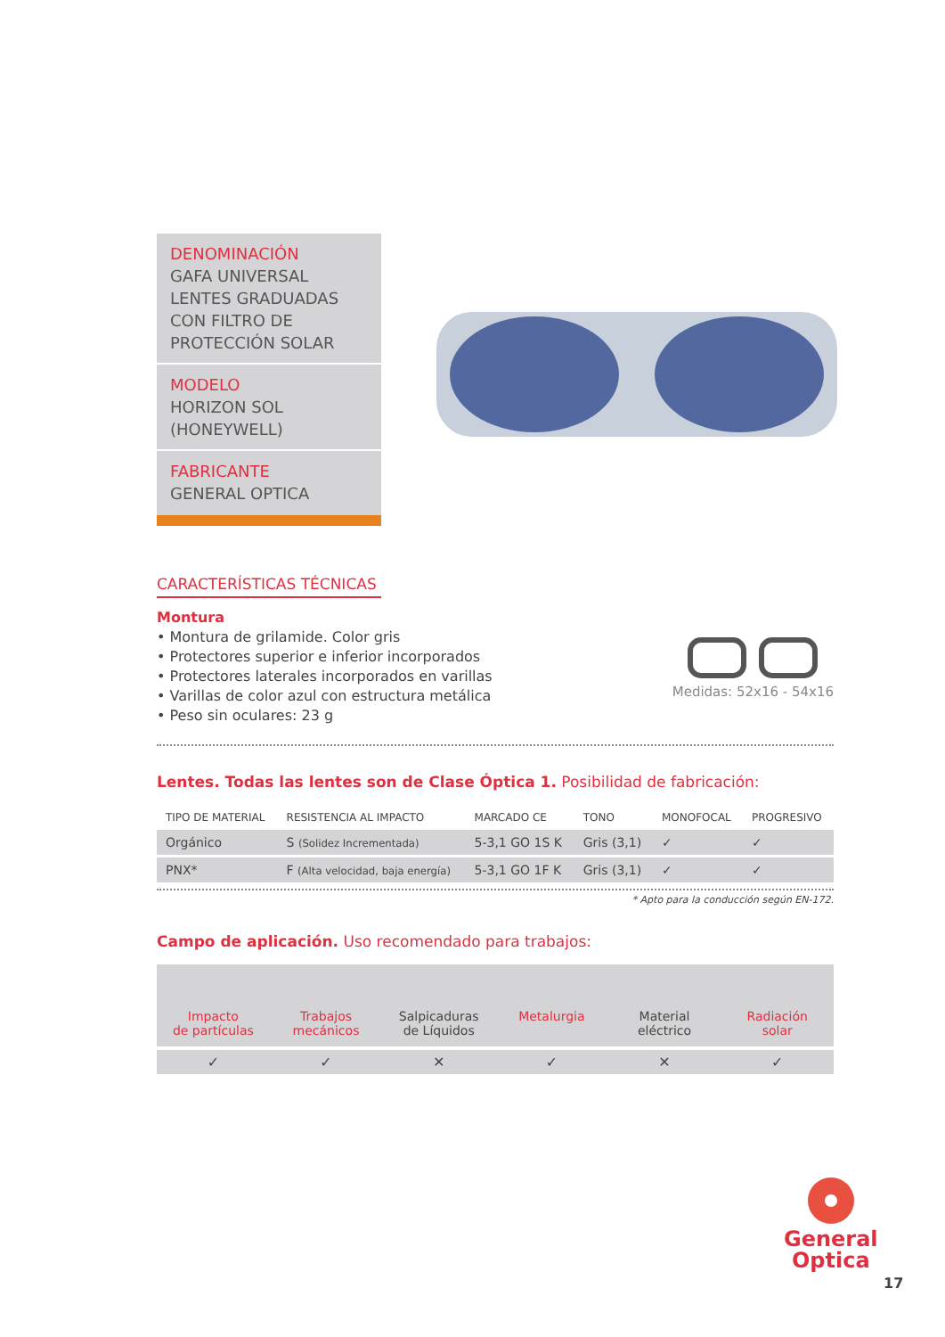DENOMINACIÓN
GAFA UNIVERSAL LENTES GRADUADAS CON FILTRO DE PROTECCIÓN SOLAR
MODELO
HORIZON SOL
(HONEYWELL)
FABRICANTE
GENERAL OPTICA
CARACTERÍSTICAS TÉCNICAS
Montura
• Montura de grilamide. Color gris
• Protectores superior e inferior incorporados
• Protectores laterales incorporados en varillas
• Varillas de color azul con estructura metálica
• Peso sin oculares: 23 g
Medidas: 52x16 - 54x16
Lentes. Todas las lentes son de Clase Óptica 1. Posibilidad de fabricación:
| TIPO DE MATERIAL | RESISTENCIA AL IMPACTO | MARCADO CE | TONO | MONOFOCAL | PROGRESIVO |
| --- | --- | --- | --- | --- | --- |
| Orgánico | S (Solidez Incrementada) | 5-3,1 GO 1S K | Gris (3,1) | ✓ | ✓ |
| PNX* | F (Alta velocidad, baja energía) | 5-3,1 GO 1F K | Gris (3,1) | ✓ | ✓ |
* Apto para la conducción según EN-172.
Campo de aplicación. Uso recomendado para trabajos:
Impacto
de partículas
Trabajos
mecánicos
Salpicaduras
de Líquidos
Metalurgia Material
eléctrico
Radiación
solar
✓ ✓ ✕ ✓ ✕ ✓
General
Optica
17